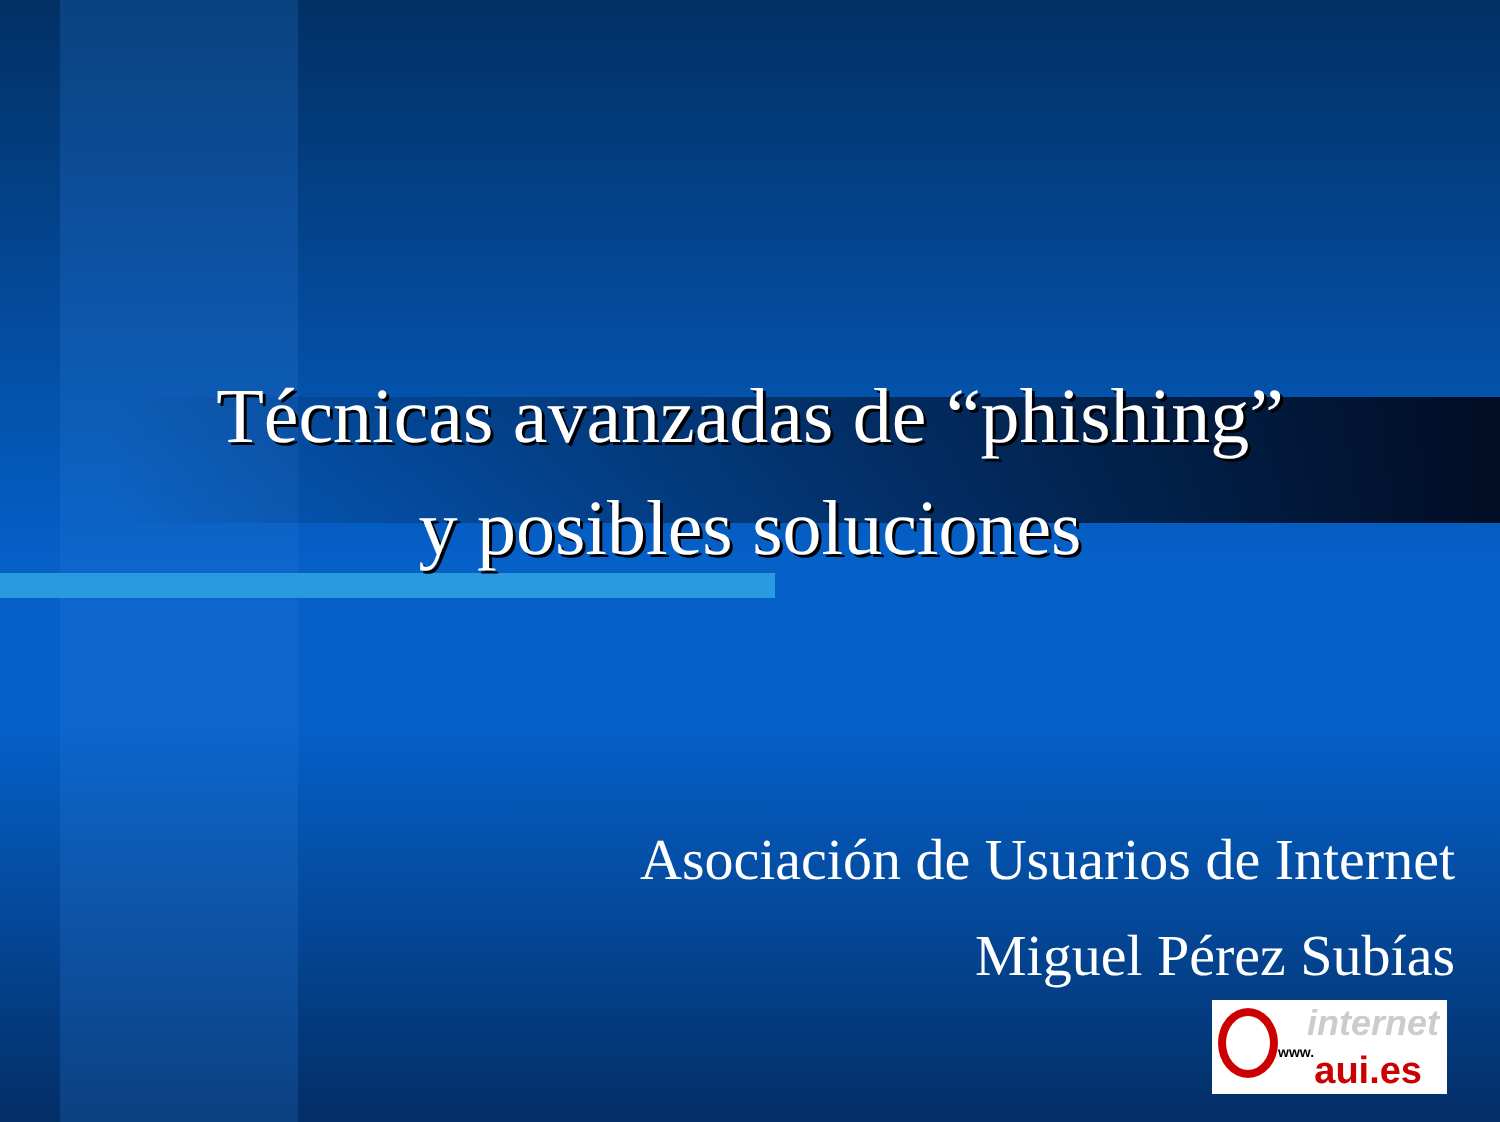Técnicas avanzadas de “phishing”
y posibles soluciones
Asociación de Usuarios de Internet
Miguel Pérez Subías
internet
www. aui.es